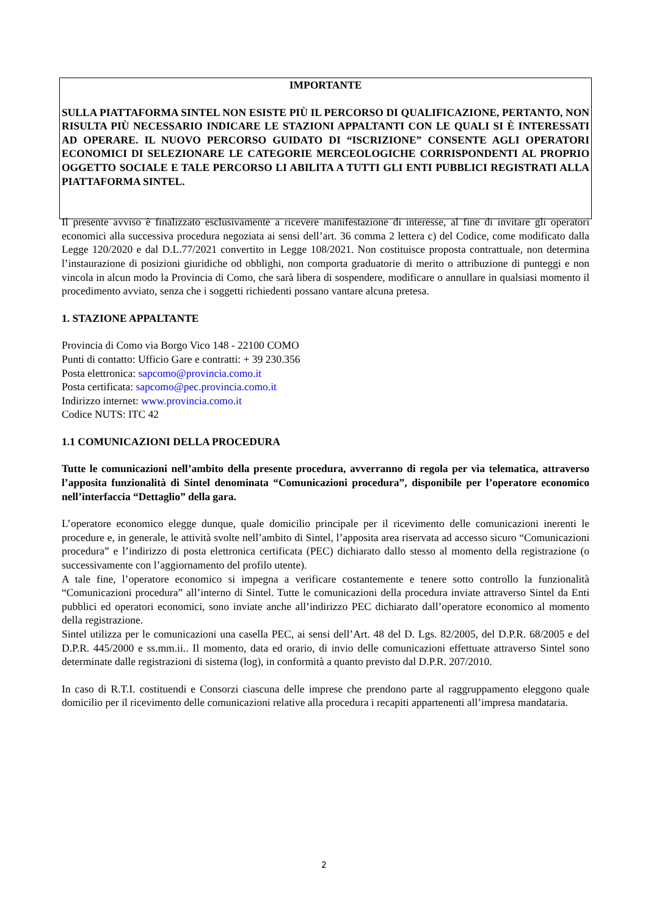IMPORTANTE
SULLA PIATTAFORMA SINTEL NON ESISTE PIÙ IL PERCORSO DI QUALIFICAZIONE, PERTANTO, NON RISULTA PIÙ NECESSARIO INDICARE LE STAZIONI APPALTANTI CON LE QUALI SI È INTERESSATI AD OPERARE. IL NUOVO PERCORSO GUIDATO DI “ISCRIZIONE” CONSENTE AGLI OPERATORI ECONOMICI DI SELEZIONARE LE CATEGORIE MERCEOLOGICHE CORRISPONDENTI AL PROPRIO OGGETTO SOCIALE E TALE PERCORSO LI ABILITA A TUTTI GLI ENTI PUBBLICI REGISTRATI ALLA PIATTAFORMA SINTEL.
Il presente avviso è finalizzato esclusivamente a ricevere manifestazione di interesse, al fine di invitare gli operatori economici alla successiva procedura negoziata ai sensi dell’art. 36 comma 2 lettera c) del Codice, come modificato dalla Legge 120/2020 e dal D.L.77/2021 convertito in Legge 108/2021. Non costituisce proposta contrattuale, non determina l’instaurazione di posizioni giuridiche od obblighi, non comporta graduatorie di merito o attribuzione di punteggi e non vincola in alcun modo la Provincia di Como, che sarà libera di sospendere, modificare o annullare in qualsiasi momento il procedimento avviato, senza che i soggetti richiedenti possano vantare alcuna pretesa.
1. STAZIONE APPALTANTE
Provincia di Como via Borgo Vico 148 - 22100 COMO
Punti di contatto: Ufficio Gare e contratti: + 39 230.356
Posta elettronica: sapcomo@provincia.como.it
Posta certificata: sapcomo@pec.provincia.como.it
Indirizzo internet: www.provincia.como.it
Codice NUTS: ITC 42
1.1 COMUNICAZIONI DELLA PROCEDURA
Tutte le comunicazioni nell’ambito della presente procedura, avverranno di regola per via telematica, attraverso l’apposita funzionalità di Sintel denominata “Comunicazioni procedura”, disponibile per l’operatore economico nell’interfaccia “Dettaglio” della gara.
L’operatore economico elegge dunque, quale domicilio principale per il ricevimento delle comunicazioni inerenti le procedure e, in generale, le attività svolte nell’ambito di Sintel, l’apposita area riservata ad accesso sicuro “Comunicazioni procedura” e l’indirizzo di posta elettronica certificata (PEC) dichiarato dallo stesso al momento della registrazione (o successivamente con l’aggiornamento del profilo utente).
A tale fine, l’operatore economico si impegna a verificare costantemente e tenere sotto controllo la funzionalità “Comunicazioni procedura” all’interno di Sintel. Tutte le comunicazioni della procedura inviate attraverso Sintel da Enti pubblici ed operatori economici, sono inviate anche all’indirizzo PEC dichiarato dall’operatore economico al momento della registrazione.
Sintel utilizza per le comunicazioni una casella PEC, ai sensi dell’Art. 48 del D. Lgs. 82/2005, del D.P.R. 68/2005 e del D.P.R. 445/2000 e ss.mm.ii.. Il momento, data ed orario, di invio delle comunicazioni effettuate attraverso Sintel sono determinate dalle registrazioni di sistema (log), in conformità a quanto previsto dal D.P.R. 207/2010.
In caso di R.T.I. costituendi e Consorzi ciascuna delle imprese che prendono parte al raggruppamento eleggono quale domicilio per il ricevimento delle comunicazioni relative alla procedura i recapiti appartenenti all’impresa mandataria.
2